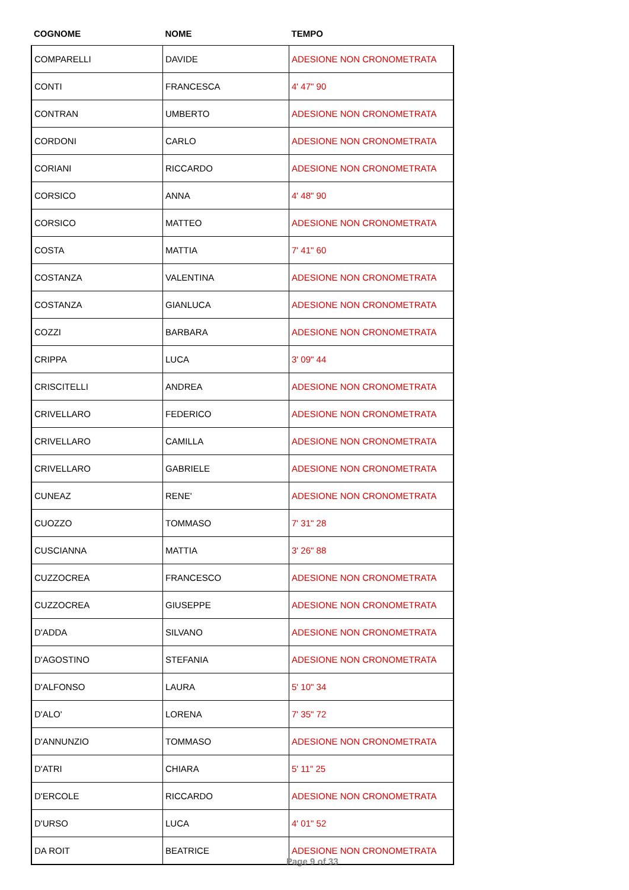| COGNOME | NOME | TEMPO |
| --- | --- | --- |
| COMPARELLI | DAVIDE | ADESIONE NON CRONOMETRATA |
| CONTI | FRANCESCA | 4' 47" 90 |
| CONTRAN | UMBERTO | ADESIONE NON CRONOMETRATA |
| CORDONI | CARLO | ADESIONE NON CRONOMETRATA |
| CORIANI | RICCARDO | ADESIONE NON CRONOMETRATA |
| CORSICO | ANNA | 4' 48" 90 |
| CORSICO | MATTEO | ADESIONE NON CRONOMETRATA |
| COSTA | MATTIA | 7' 41" 60 |
| COSTANZA | VALENTINA | ADESIONE NON CRONOMETRATA |
| COSTANZA | GIANLUCA | ADESIONE NON CRONOMETRATA |
| COZZI | BARBARA | ADESIONE NON CRONOMETRATA |
| CRIPPA | LUCA | 3' 09" 44 |
| CRISCITELLI | ANDREA | ADESIONE NON CRONOMETRATA |
| CRIVELLARO | FEDERICO | ADESIONE NON CRONOMETRATA |
| CRIVELLARO | CAMILLA | ADESIONE NON CRONOMETRATA |
| CRIVELLARO | GABRIELE | ADESIONE NON CRONOMETRATA |
| CUNEAZ | RENE' | ADESIONE NON CRONOMETRATA |
| CUOZZO | TOMMASO | 7' 31" 28 |
| CUSCIANNA | MATTIA | 3' 26" 88 |
| CUZZOCREA | FRANCESCO | ADESIONE NON CRONOMETRATA |
| CUZZOCREA | GIUSEPPE | ADESIONE NON CRONOMETRATA |
| D'ADDA | SILVANO | ADESIONE NON CRONOMETRATA |
| D'AGOSTINO | STEFANIA | ADESIONE NON CRONOMETRATA |
| D'ALFONSO | LAURA | 5' 10" 34 |
| D'ALO' | LORENA | 7' 35" 72 |
| D'ANNUNZIO | TOMMASO | ADESIONE NON CRONOMETRATA |
| D'ATRI | CHIARA | 5' 11" 25 |
| D'ERCOLE | RICCARDO | ADESIONE NON CRONOMETRATA |
| D'URSO | LUCA | 4' 01" 52 |
| DA ROIT | BEATRICE | ADESIONE NON CRONOMETRATA |
Page 9 of 33